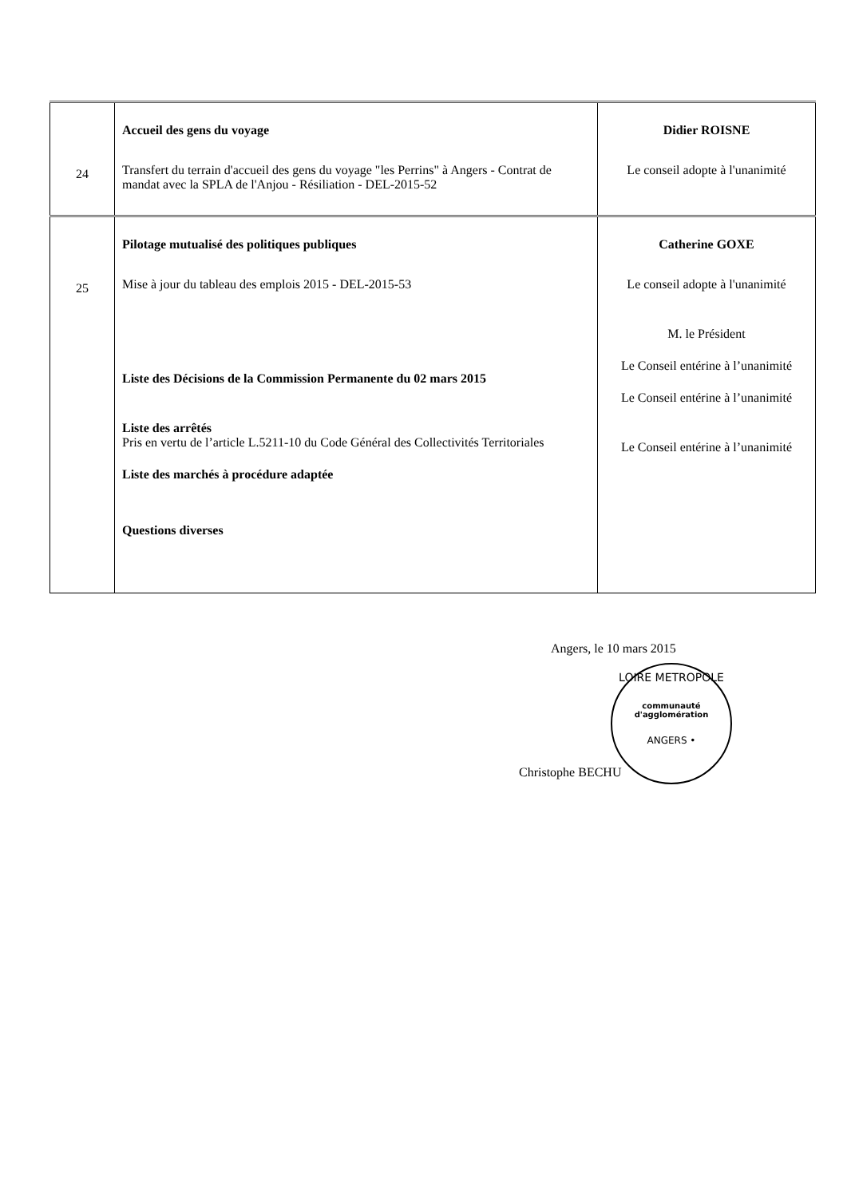| 24 | Accueil des gens du voyage Transfert du terrain d'accueil des gens du voyage "les Perrins" à Angers - Contrat de mandat avec la SPLA de l'Anjou - Résiliation - DEL-2015-52 | Didier ROISNE Le conseil adopte à l'unanimité |
| 25 | Pilotage mutualisé des politiques publiques Mise à jour du tableau des emplois 2015 - DEL-2015-53 Liste des Décisions de la Commission Permanente du 02 mars 2015 Liste des arrêtés Pris en vertu de l’article L.5211-10 du Code Général des Collectivités Territoriales Liste des marchés à procédure adaptée Questions diverses | Catherine GOXE Le conseil adopte à l'unanimité M. le Président Le Conseil entérine à l’unanimité Le Conseil entérine à l’unanimité Le Conseil entérine à l’unanimité |
Angers, le 10 mars 2015
LOIRE METROPOLE
communauté
d'agglomération
ANGERS •
Christophe BECHU